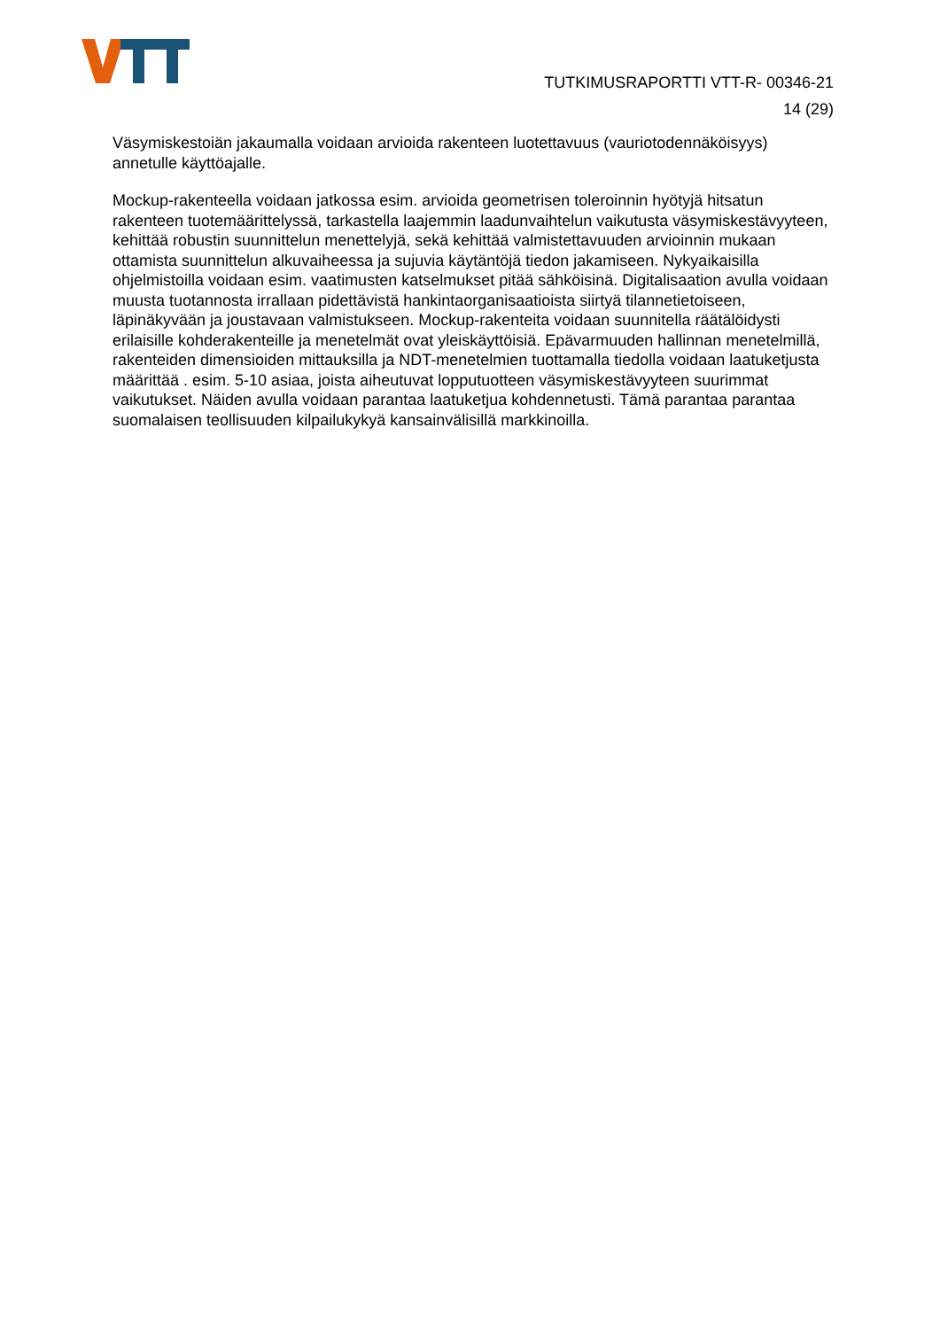TUTKIMUSRAPORTTI VTT-R- 00346-21
14 (29)
Väsymiskestoiän jakaumalla voidaan arvioida rakenteen luotettavuus (vauriotodennäköisyys) annetulle käyttöajalle.
Mockup-rakenteella voidaan jatkossa esim. arvioida geometrisen toleroinnin hyötyjä hitsatun rakenteen tuotemäärittelyssä, tarkastella laajemmin laadunvaihtelun vaikutusta väsymiskestävyyteen, kehittää robustin suunnittelun menettelyjä, sekä kehittää valmistettavuuden arvioinnin mukaan ottamista suunnittelun alkuvaiheessa ja sujuvia käytäntöjä tiedon jakamiseen. Nykyaikaisilla ohjelmistoilla voidaan esim. vaatimusten katselmukset pitää sähköisinä. Digitalisaation avulla voidaan muusta tuotannosta irrallaan pidettävistä hankintaorganisaatioista siirtyä tilannetietoiseen, läpinäkyvään ja joustavaan valmistukseen. Mockup-rakenteita voidaan suunnitella räätälöidysti erilaisille kohderakenteille ja menetelmät ovat yleiskäyttöisiä. Epävarmuuden hallinnan menetelmillä, rakenteiden dimensioiden mittauksilla ja NDT-menetelmien tuottamalla tiedolla voidaan laatuketjusta määrittää . esim. 5-10 asiaa, joista aiheutuvat lopputuotteen väsymiskestävyyteen suurimmat vaikutukset. Näiden avulla voidaan parantaa laatuketjua kohdennetusti. Tämä parantaa parantaa suomalaisen teollisuuden kilpailukykyä kansainvälisillä markkinoilla.